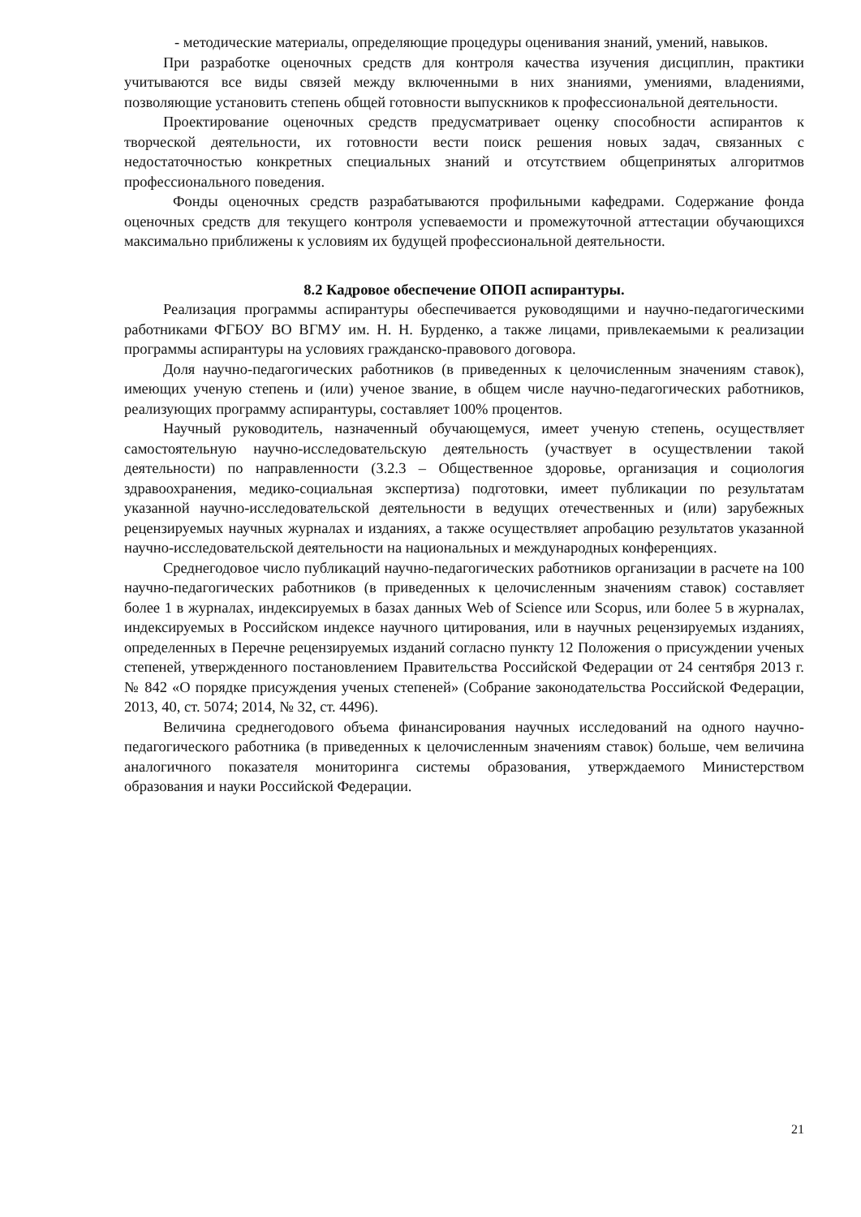- методические материалы, определяющие процедуры оценивания знаний, умений, навыков.
При разработке оценочных средств для контроля качества изучения дисциплин, практики учитываются все виды связей между включенными в них знаниями, умениями, владениями, позволяющие установить степень общей готовности выпускников к профессиональной деятельности.
Проектирование оценочных средств предусматривает оценку способности аспирантов к творческой деятельности, их готовности вести поиск решения новых задач, связанных с недостаточностью конкретных специальных знаний и отсутствием общепринятых алгоритмов профессионального поведения.
Фонды оценочных средств разрабатываются профильными кафедрами. Содержание фонда оценочных средств для текущего контроля успеваемости и промежуточной аттестации обучающихся максимально приближены к условиям их будущей профессиональной деятельности.
8.2 Кадровое обеспечение ОПОП аспирантуры.
Реализация программы аспирантуры обеспечивается руководящими и научно-педагогическими работниками ФГБОУ ВО ВГМУ им. Н. Н. Бурденко, а также лицами, привлекаемыми к реализации программы аспирантуры на условиях гражданско-правового договора.
Доля научно-педагогических работников (в приведенных к целочисленным значениям ставок), имеющих ученую степень и (или) ученое звание, в общем числе научно-педагогических работников, реализующих программу аспирантуры, составляет 100% процентов.
Научный руководитель, назначенный обучающемуся, имеет ученую степень, осуществляет самостоятельную научно-исследовательскую деятельность (участвует в осуществлении такой деятельности) по направленности (3.2.3 – Общественное здоровье, организация и социология здравоохранения, медико-социальная экспертиза) подготовки, имеет публикации по результатам указанной научно-исследовательской деятельности в ведущих отечественных и (или) зарубежных рецензируемых научных журналах и изданиях, а также осуществляет апробацию результатов указанной научно-исследовательской деятельности на национальных и международных конференциях.
Среднегодовое число публикаций научно-педагогических работников организации в расчете на 100 научно-педагогических работников (в приведенных к целочисленным значениям ставок) составляет более 1 в журналах, индексируемых в базах данных Web of Science или Scopus, или более 5 в журналах, индексируемых в Российском индексе научного цитирования, или в научных рецензируемых изданиях, определенных в Перечне рецензируемых изданий согласно пункту 12 Положения о присуждении ученых степеней, утвержденного постановлением Правительства Российской Федерации от 24 сентября 2013 г. № 842 «О порядке присуждения ученых степеней» (Собрание законодательства Российской Федерации, 2013, 40, ст. 5074; 2014, № 32, ст. 4496).
Величина среднегодового объема финансирования научных исследований на одного научно-педагогического работника (в приведенных к целочисленным значениям ставок) больше, чем величина аналогичного показателя мониторинга системы образования, утверждаемого Министерством образования и науки Российской Федерации.
21